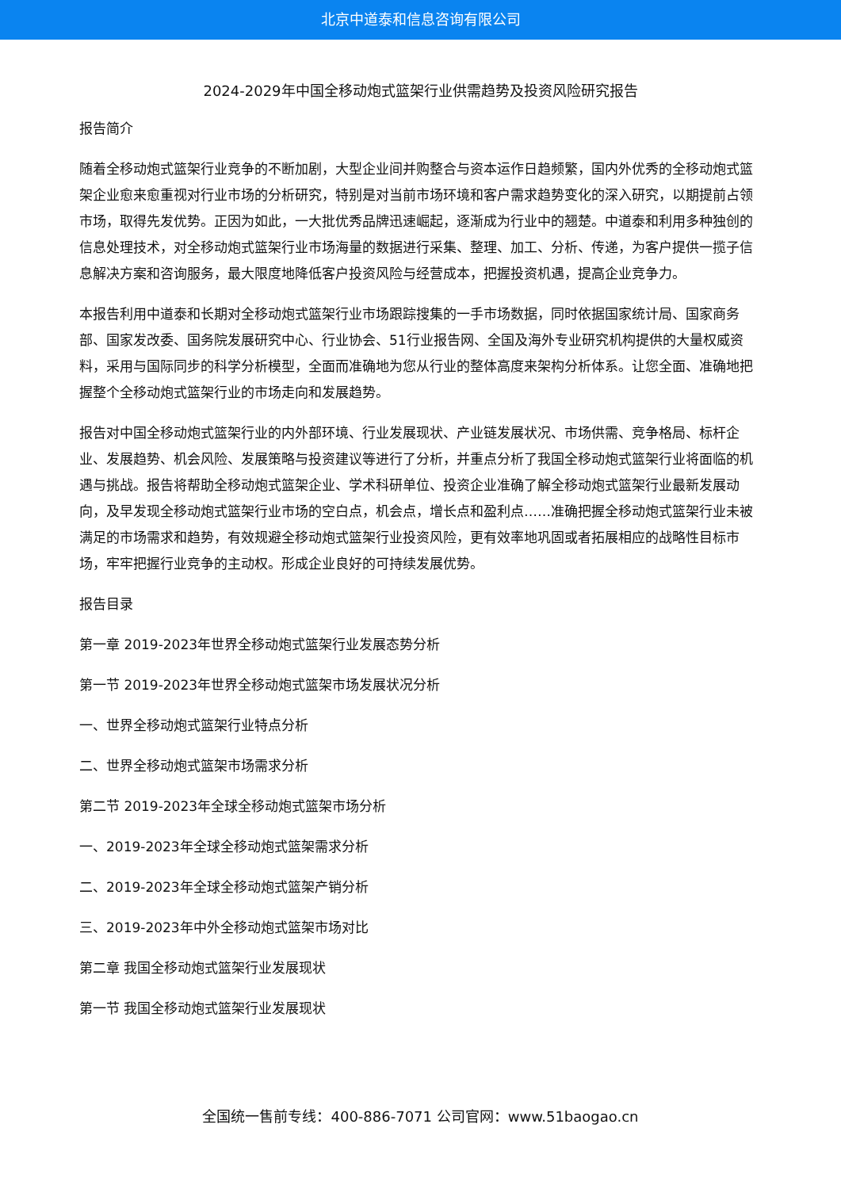北京中道泰和信息咨询有限公司
2024-2029年中国全移动炮式篮架行业供需趋势及投资风险研究报告
报告简介
随着全移动炮式篮架行业竞争的不断加剧，大型企业间并购整合与资本运作日趋频繁，国内外优秀的全移动炮式篮架企业愈来愈重视对行业市场的分析研究，特别是对当前市场环境和客户需求趋势变化的深入研究，以期提前占领市场，取得先发优势。正因为如此，一大批优秀品牌迅速崛起，逐渐成为行业中的翘楚。中道泰和利用多种独创的信息处理技术，对全移动炮式篮架行业市场海量的数据进行采集、整理、加工、分析、传递，为客户提供一揽子信息解决方案和咨询服务，最大限度地降低客户投资风险与经营成本，把握投资机遇，提高企业竞争力。
本报告利用中道泰和长期对全移动炮式篮架行业市场跟踪搜集的一手市场数据，同时依据国家统计局、国家商务部、国家发改委、国务院发展研究中心、行业协会、51行业报告网、全国及海外专业研究机构提供的大量权威资料，采用与国际同步的科学分析模型，全面而准确地为您从行业的整体高度来架构分析体系。让您全面、准确地把握整个全移动炮式篮架行业的市场走向和发展趋势。
报告对中国全移动炮式篮架行业的内外部环境、行业发展现状、产业链发展状况、市场供需、竞争格局、标杆企业、发展趋势、机会风险、发展策略与投资建议等进行了分析，并重点分析了我国全移动炮式篮架行业将面临的机遇与挑战。报告将帮助全移动炮式篮架企业、学术科研单位、投资企业准确了解全移动炮式篮架行业最新发展动向，及早发现全移动炮式篮架行业市场的空白点，机会点，增长点和盈利点……准确把握全移动炮式篮架行业未被满足的市场需求和趋势，有效规避全移动炮式篮架行业投资风险，更有效率地巩固或者拓展相应的战略性目标市场，牢牢把握行业竞争的主动权。形成企业良好的可持续发展优势。
报告目录
第一章 2019-2023年世界全移动炮式篮架行业发展态势分析
第一节 2019-2023年世界全移动炮式篮架市场发展状况分析
一、世界全移动炮式篮架行业特点分析
二、世界全移动炮式篮架市场需求分析
第二节 2019-2023年全球全移动炮式篮架市场分析
一、2019-2023年全球全移动炮式篮架需求分析
二、2019-2023年全球全移动炮式篮架产销分析
三、2019-2023年中外全移动炮式篮架市场对比
第二章 我国全移动炮式篮架行业发展现状
第一节 我国全移动炮式篮架行业发展现状
全国统一售前专线：400-886-7071 公司官网：www.51baogao.cn